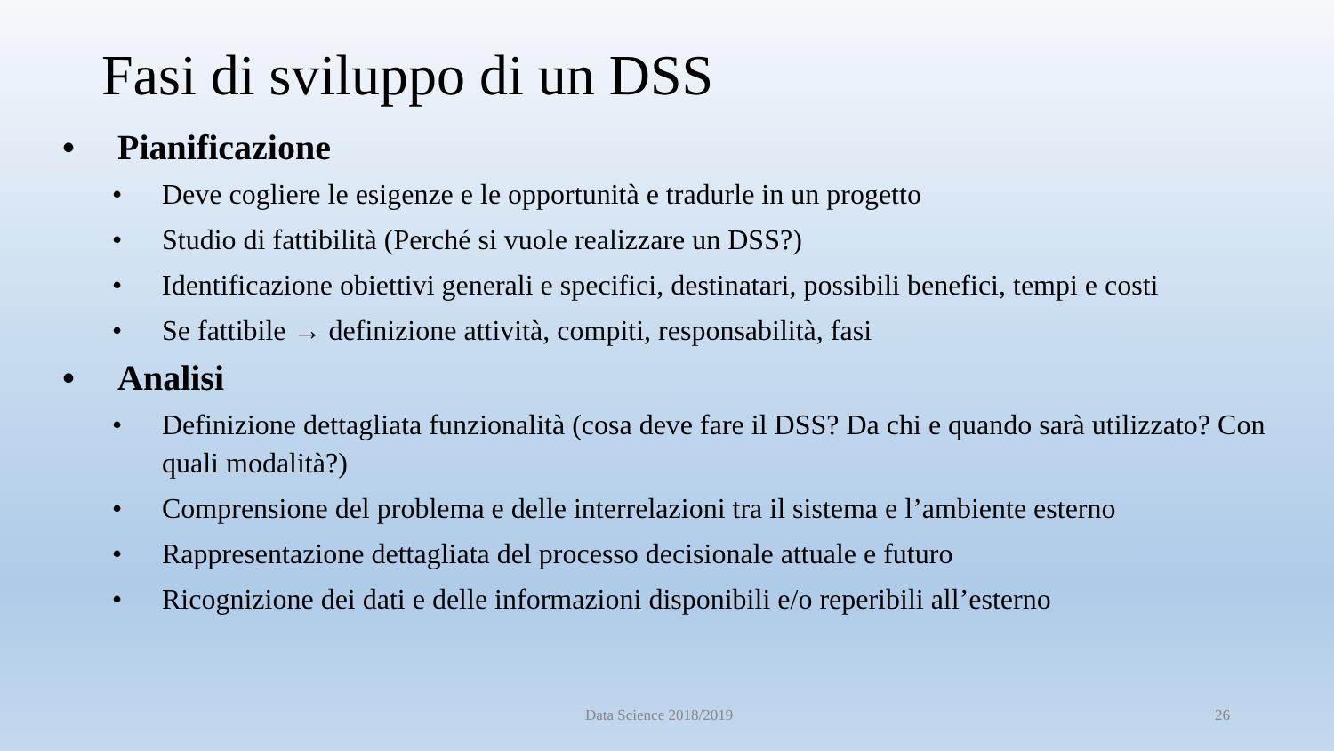Fasi di sviluppo di un DSS
• Pianificazione
• Deve cogliere le esigenze e le opportunità e tradurle in un progetto
• Studio di fattibilità (Perché si vuole realizzare un DSS?)
• Identificazione obiettivi generali e specifici, destinatari, possibili benefici, tempi e costi
• Se fattibile → definizione attività, compiti, responsabilità, fasi
• Analisi
• Definizione dettagliata funzionalità (cosa deve fare il DSS? Da chi e quando sarà utilizzato? Con quali modalità?)
• Comprensione del problema e delle interrelazioni tra il sistema e l’ambiente esterno
• Rappresentazione dettagliata del processo decisionale attuale e futuro
• Ricognizione dei dati e delle informazioni disponibili e/o reperibili all’esterno
Data Science 2018/2019 26